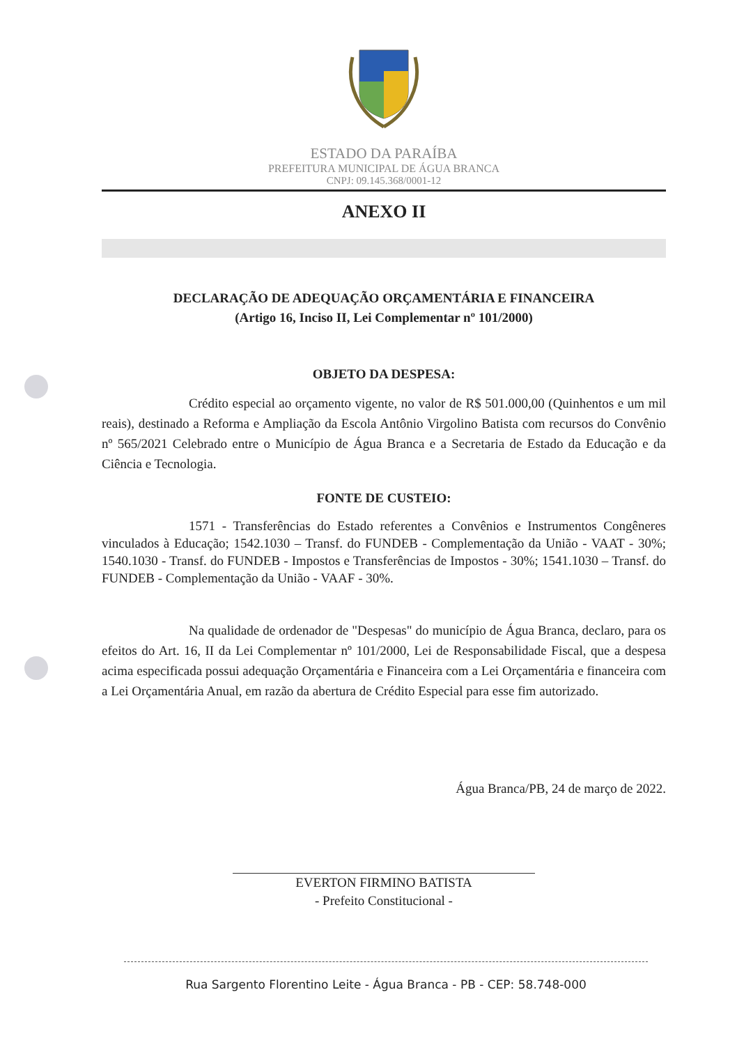ESTADO DA PARAÍBA
PREFEITURA MUNICIPAL DE ÁGUA BRANCA
CNPJ: 09.145.368/0001-12
ANEXO II
DECLARAÇÃO DE ADEQUAÇÃO ORÇAMENTÁRIA E FINANCEIRA
(Artigo 16, Inciso II, Lei Complementar nº 101/2000)
OBJETO DA DESPESA:
Crédito especial ao orçamento vigente, no valor de R$ 501.000,00 (Quinhentos e um mil reais), destinado a Reforma e Ampliação da Escola Antônio Virgolino Batista com recursos do Convênio nº 565/2021 Celebrado entre o Município de Água Branca e a Secretaria de Estado da Educação e da Ciência e Tecnologia.
FONTE DE CUSTEIO:
1571 - Transferências do Estado referentes a Convênios e Instrumentos Congêneres vinculados à Educação; 1542.1030 – Transf. do FUNDEB - Complementação da União - VAAT - 30%; 1540.1030 - Transf. do FUNDEB - Impostos e Transferências de Impostos - 30%; 1541.1030 – Transf. do FUNDEB - Complementação da União - VAAF - 30%.
Na qualidade de ordenador de "Despesas" do município de Água Branca, declaro, para os efeitos do Art. 16, II da Lei Complementar nº 101/2000, Lei de Responsabilidade Fiscal, que a despesa acima especificada possui adequação Orçamentária e Financeira com a Lei Orçamentária e financeira com a Lei Orçamentária Anual, em razão da abertura de Crédito Especial para esse fim autorizado.
Água Branca/PB, 24 de março de 2022.
EVERTON FIRMINO BATISTA
- Prefeito Constitucional -
Rua Sargento Florentino Leite - Água Branca - PB - CEP: 58.748-000